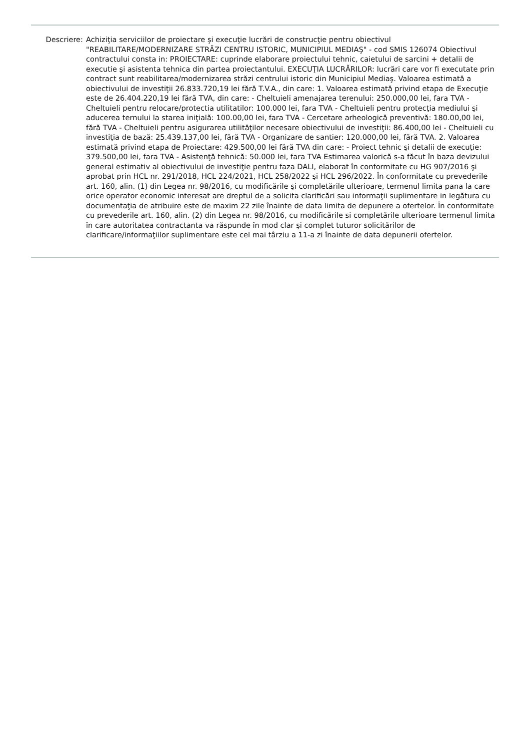Descriere: Achiziţia serviciilor de proiectare şi execuţie lucrări de construcţie pentru obiectivul "REABILITARE/MODERNIZARE STRĂZI CENTRU ISTORIC, MUNICIPIUL MEDIAŞ" - cod SMIS 126074 Obiectivul contractului consta in: PROIECTARE: cuprinde elaborare proiectului tehnic, caietului de sarcini + detalii de executie şi asistenta tehnica din partea proiectantului. EXECUŢIA LUCRĂRILOR: lucrări care vor fi executate prin contract sunt reabilitarea/modernizarea străzi centrului istoric din Municipiul Mediaş. Valoarea estimată a obiectivului de investiţii 26.833.720,19 lei fără T.V.A., din care: 1. Valoarea estimată privind etapa de Execuţie este de 26.404.220,19 lei fără TVA, din care: - Cheltuieli amenajarea terenului: 250.000,00 lei, fara TVA - Cheltuieli pentru relocare/protectia utilitatilor: 100.000 lei, fara TVA - Cheltuieli pentru protecţia mediului şi aducerea ternului la starea iniţială: 100.00,00 lei, fara TVA - Cercetare arheologică preventivă: 180.00,00 lei, fără TVA - Cheltuieli pentru asigurarea utilităţilor necesare obiectivului de investiţii: 86.400,00 lei - Cheltuieli cu investiţia de bază: 25.439.137,00 lei, fără TVA - Organizare de santier: 120.000,00 lei, fără TVA. 2. Valoarea estimată privind etapa de Proiectare: 429.500,00 lei fără TVA din care: - Proiect tehnic şi detalii de execuţie: 379.500,00 lei, fara TVA - Asistenţă tehnică: 50.000 lei, fara TVA Estimarea valorică s-a făcut în baza devizului general estimativ al obiectivului de investiţie pentru faza DALI, elaborat în conformitate cu HG 907/2016 şi aprobat prin HCL nr. 291/2018, HCL 224/2021, HCL 258/2022 şi HCL 296/2022. În conformitate cu prevederile art. 160, alin. (1) din Legea nr. 98/2016, cu modificările şi completările ulterioare, termenul limita pana la care orice operator economic interesat are dreptul de a solicita clarificări sau informaţii suplimentare in legătura cu documentaţia de atribuire este de maxim 22 zile înainte de data limita de depunere a ofertelor. În conformitate cu prevederile art. 160, alin. (2) din Legea nr. 98/2016, cu modificările si completările ulterioare termenul limita în care autoritatea contractanta va răspunde în mod clar şi complet tuturor solicitărilor de clarificare/informaţiilor suplimentare este cel mai târziu a 11-a zi înainte de data depunerii ofertelor.